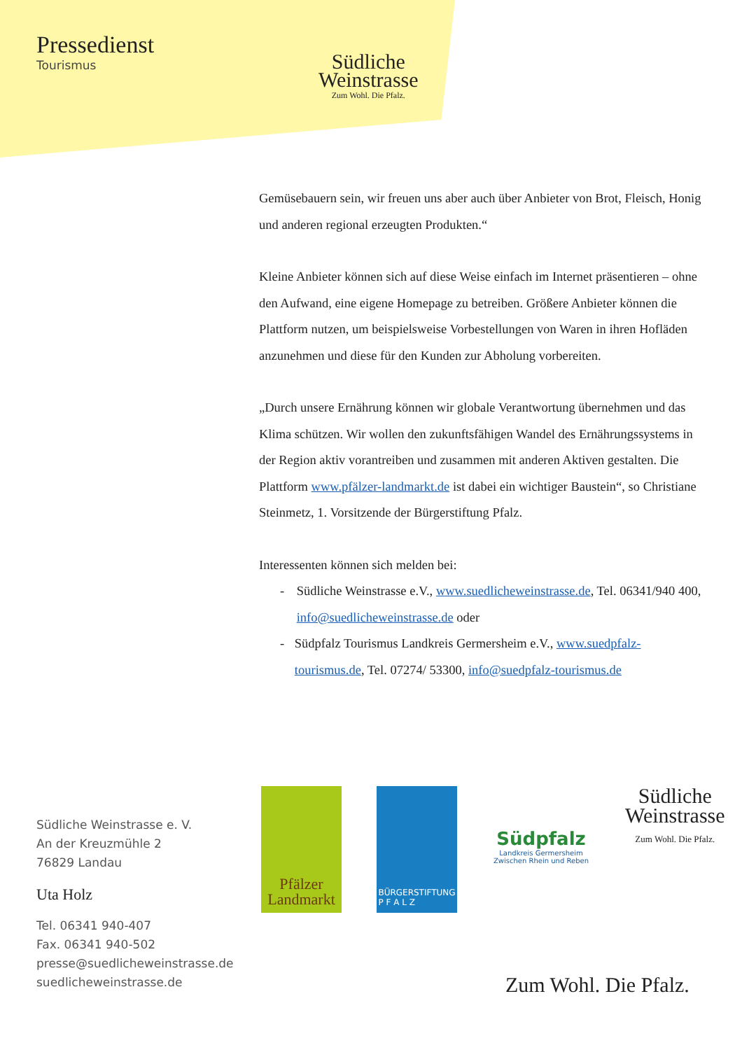Pressedienst
Tourismus
Südliche
Weinstrasse
Zum Wohl. Die Pfalz.
Gemüsebauern sein, wir freuen uns aber auch über Anbieter von Brot, Fleisch, Honig und anderen regional erzeugten Produkten.“
Kleine Anbieter können sich auf diese Weise einfach im Internet präsentieren – ohne den Aufwand, eine eigene Homepage zu betreiben. Größere Anbieter können die Plattform nutzen, um beispielsweise Vorbestellungen von Waren in ihren Hofläden anzunehmen und diese für den Kunden zur Abholung vorbereiten.
„Durch unsere Ernährung können wir globale Verantwortung übernehmen und das Klima schützen. Wir wollen den zukunftsfähigen Wandel des Ernährungssystems in der Region aktiv vorantreiben und zusammen mit anderen Aktiven gestalten. Die Plattform www.pfälzer-landmarkt.de ist dabei ein wichtiger Baustein“, so Christiane Steinmetz, 1. Vorsitzende der Bürgerstiftung Pfalz.
Interessenten können sich melden bei:
- Südliche Weinstrasse e.V., www.suedlicheweinstrasse.de, Tel. 06341/940 400, info@suedlicheweinstrasse.de oder
- Südpfalz Tourismus Landkreis Germersheim e.V., www.suedpfalz-tourismus.de, Tel. 07274/ 53300, info@suedpfalz-tourismus.de
Südliche Weinstrasse e. V.
An der Kreuzmühle 2
76829 Landau
Uta Holz
Tel. 06341 940-407
Fax. 06341 940-502
presse@suedlicheweinstrasse.de
suedlicheweinstrasse.de
Pfälzer
Landmarkt
BÜRGERSTIFTUNG
P F A L Z
Südpfalz
Landkreis Germersheim
Zwischen Rhein und Reben
Südliche
Weinstrasse
Zum Wohl. Die Pfalz.
Zum Wohl. Die Pfalz.